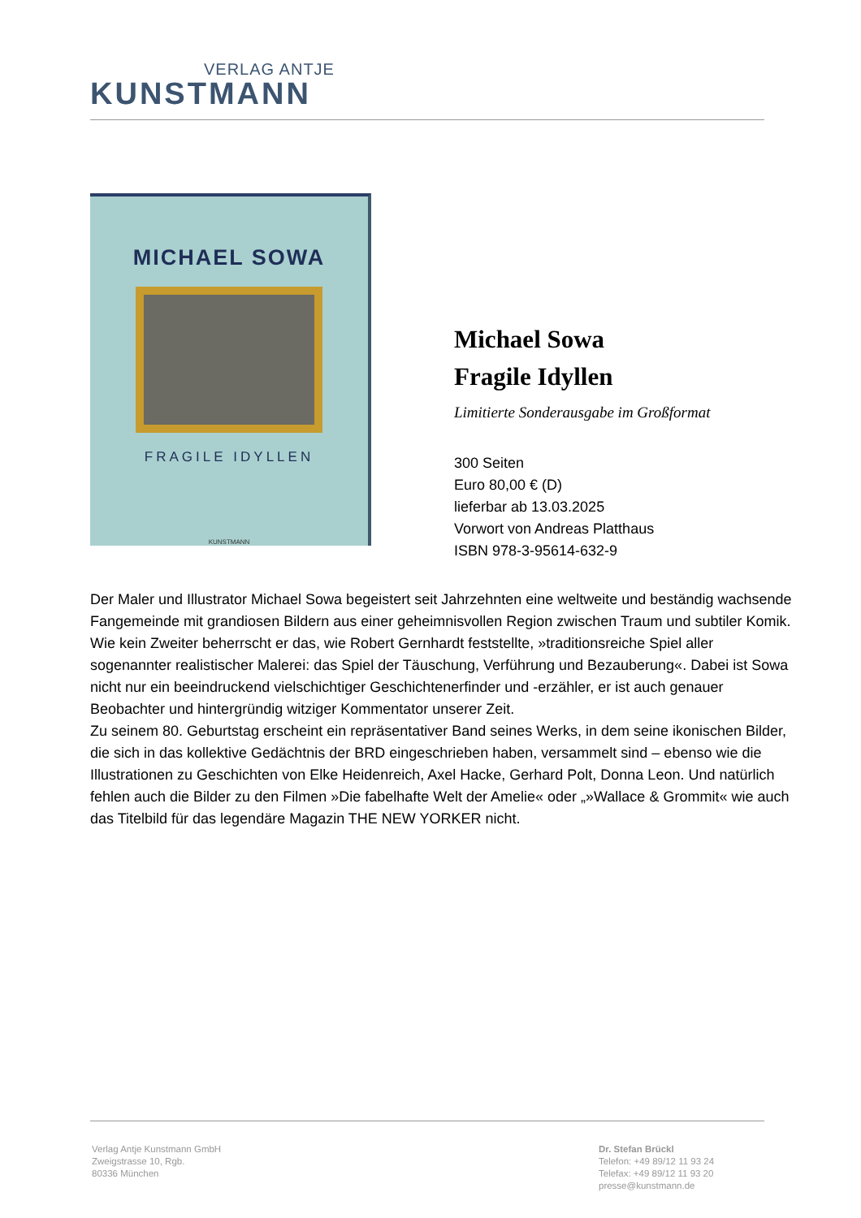VERLAG ANTJE
KUNSTMANN
MICHAEL SOWA
FRAGILE IDYLLEN
KUNSTMANN
Michael Sowa
Fragile Idyllen
Limitierte Sonderausgabe im Großformat
300 Seiten
Euro 80,00 € (D)
lieferbar ab 13.03.2025
Vorwort von Andreas Platthaus
ISBN 978-3-95614-632-9
Der Maler und Illustrator Michael Sowa begeistert seit Jahrzehnten eine weltweite und beständig wachsende Fangemeinde mit grandiosen Bildern aus einer geheimnisvollen Region zwischen Traum und subtiler Komik. Wie kein Zweiter beherrscht er das, wie Robert Gernhardt feststellte, »traditionsreiche Spiel aller sogenannter realistischer Malerei: das Spiel der Täuschung, Verführung und Bezauberung«. Dabei ist Sowa nicht nur ein beeindruckend vielschichtiger Geschichtenerfinder und -erzähler, er ist auch genauer Beobachter und hintergründig witziger Kommentator unserer Zeit.
Zu seinem 80. Geburtstag erscheint ein repräsentativer Band seines Werks, in dem seine ikonischen Bilder, die sich in das kollektive Gedächtnis der BRD eingeschrieben haben, versammelt sind – ebenso wie die Illustrationen zu Geschichten von Elke Heidenreich, Axel Hacke, Gerhard Polt, Donna Leon. Und natürlich fehlen auch die Bilder zu den Filmen »Die fabelhafte Welt der Amelie« oder „»Wallace & Grommit« wie auch das Titelbild für das legendäre Magazin THE NEW YORKER nicht.
Verlag Antje Kunstmann GmbH
Zweigstrasse 10, Rgb.
80336 München
Dr. Stefan Brückl
Telefon: +49 89/12 11 93 24
Telefax: +49 89/12 11 93 20
presse@kunstmann.de